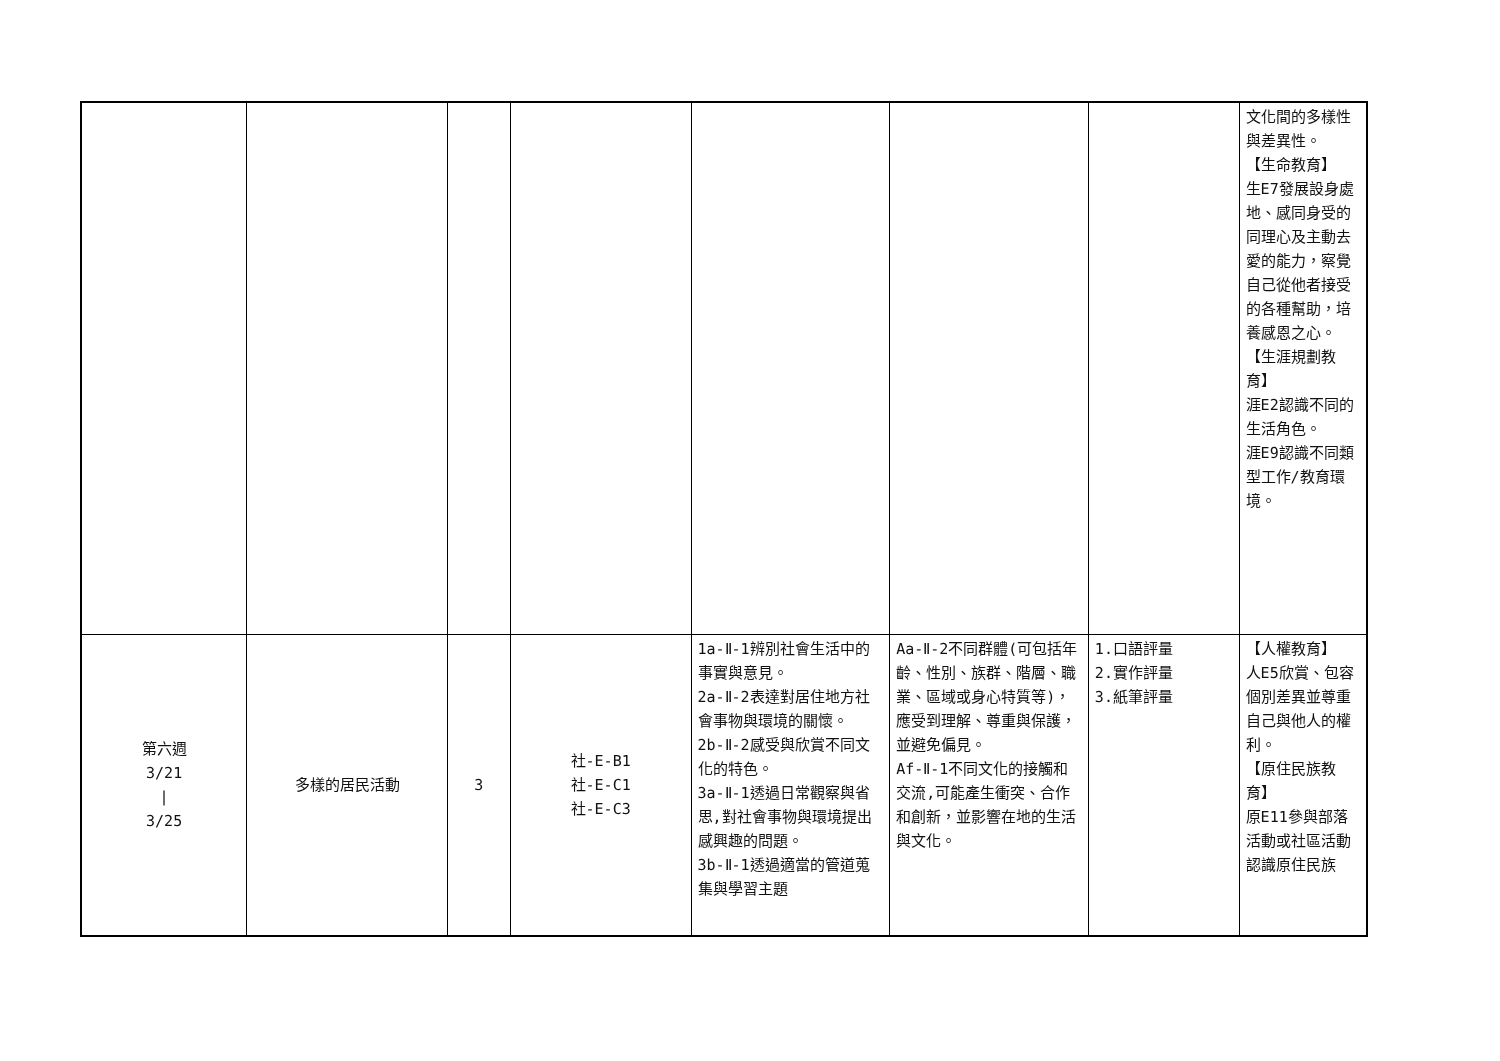| | | | | | | | 文化間的多樣性與差異性。 【生命教育】 生E7發展設身處地、感同身受的同理心及主動去愛的能力，察覺自己從他者接受的各種幫助，培養感恩之心。 【生涯規劃教育】 涯E2認識不同的生活角色。 涯E9認識不同類型工作/教育環境。 |
| 第六週 3/21 / 3/25 | 多樣的居民活動 | 3 | 社-E-B1 社-E-C1 社-E-C3 | 1a-Ⅱ-1辨別社會生活中的事實與意見。 2a-Ⅱ-2表達對居住地方社會事物與環境的關懷。 2b-Ⅱ-2感受與欣賞不同文化的特色。 3a-Ⅱ-1透過日常觀察與省思,對社會事物與環境提出感興趣的問題。 3b-Ⅱ-1透過適當的管道蒐集與學習主題 | Aa-Ⅱ-2不同群體(可包括年齡、性別、族群、階層、職業、區域或身心特質等)，應受到理解、尊重與保護，並避免偏見。 Af-Ⅱ-1不同文化的接觸和交流,可能產生衝突、合作和創新，並影響在地的生活與文化。 | 1.口語評量 2.實作評量 3.紙筆評量 | 【人權教育】 人E5欣賞、包容個別差異並尊重自己與他人的權利。 【原住民族教育】 原E11參與部落活動或社區活動認識原住民族 |